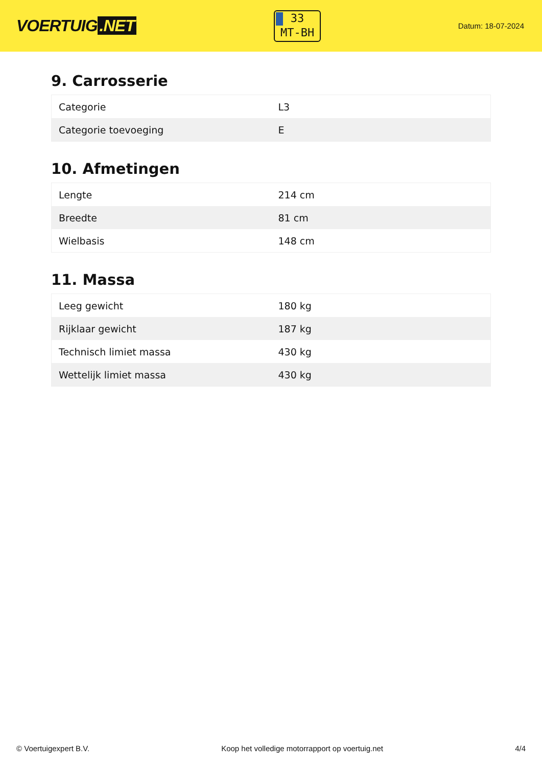VOERTUIG.NET
33
MT-BH
Datum: 18-07-2024
9. Carrosserie
| Categorie | L3 |
| Categorie toevoeging | E |
10. Afmetingen
| Lengte | 214 cm |
| Breedte | 81 cm |
| Wielbasis | 148 cm |
11. Massa
| Leeg gewicht | 180 kg |
| Rijklaar gewicht | 187 kg |
| Technisch limiet massa | 430 kg |
| Wettelijk limiet massa | 430 kg |
© Voertuigexpert B.V. Koop het volledige motorrapport op voertuig.net 4/4